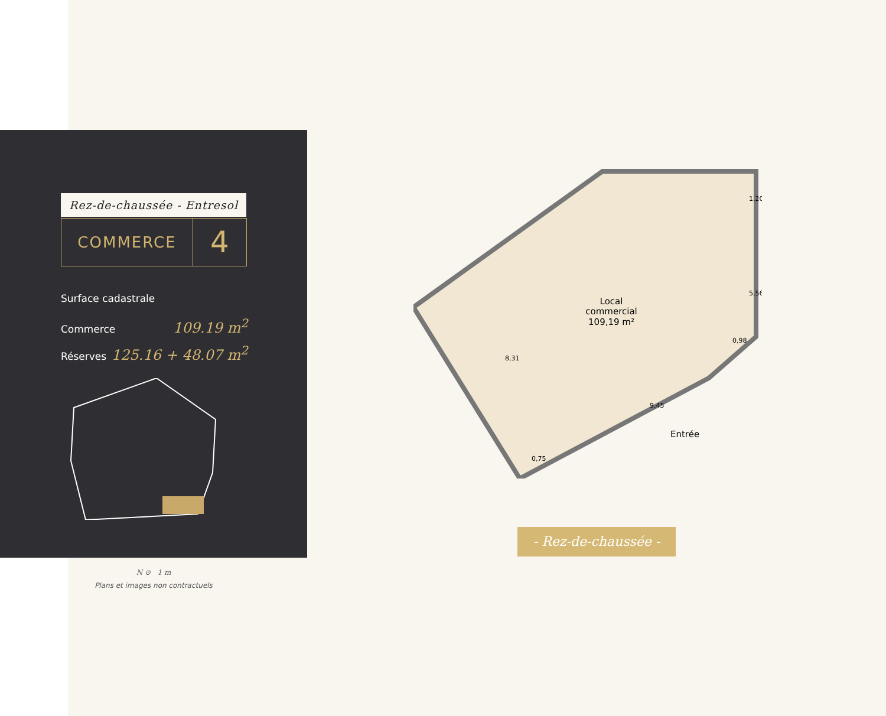Rez-de-chaussée - Entresol
COMMERCE
4
Surface cadastrale
Commerce 109.19 m<sup>2</sup>
Réserves 125.16 + 48.07 m<sup>2</sup>
Local
commercial
109,19 m²
1,20
5,56
0,98
9,45
8,31
0,75
Entrée
- Rez-de-chaussée -
N ⊙ 1 m
Plans et images non contractuels